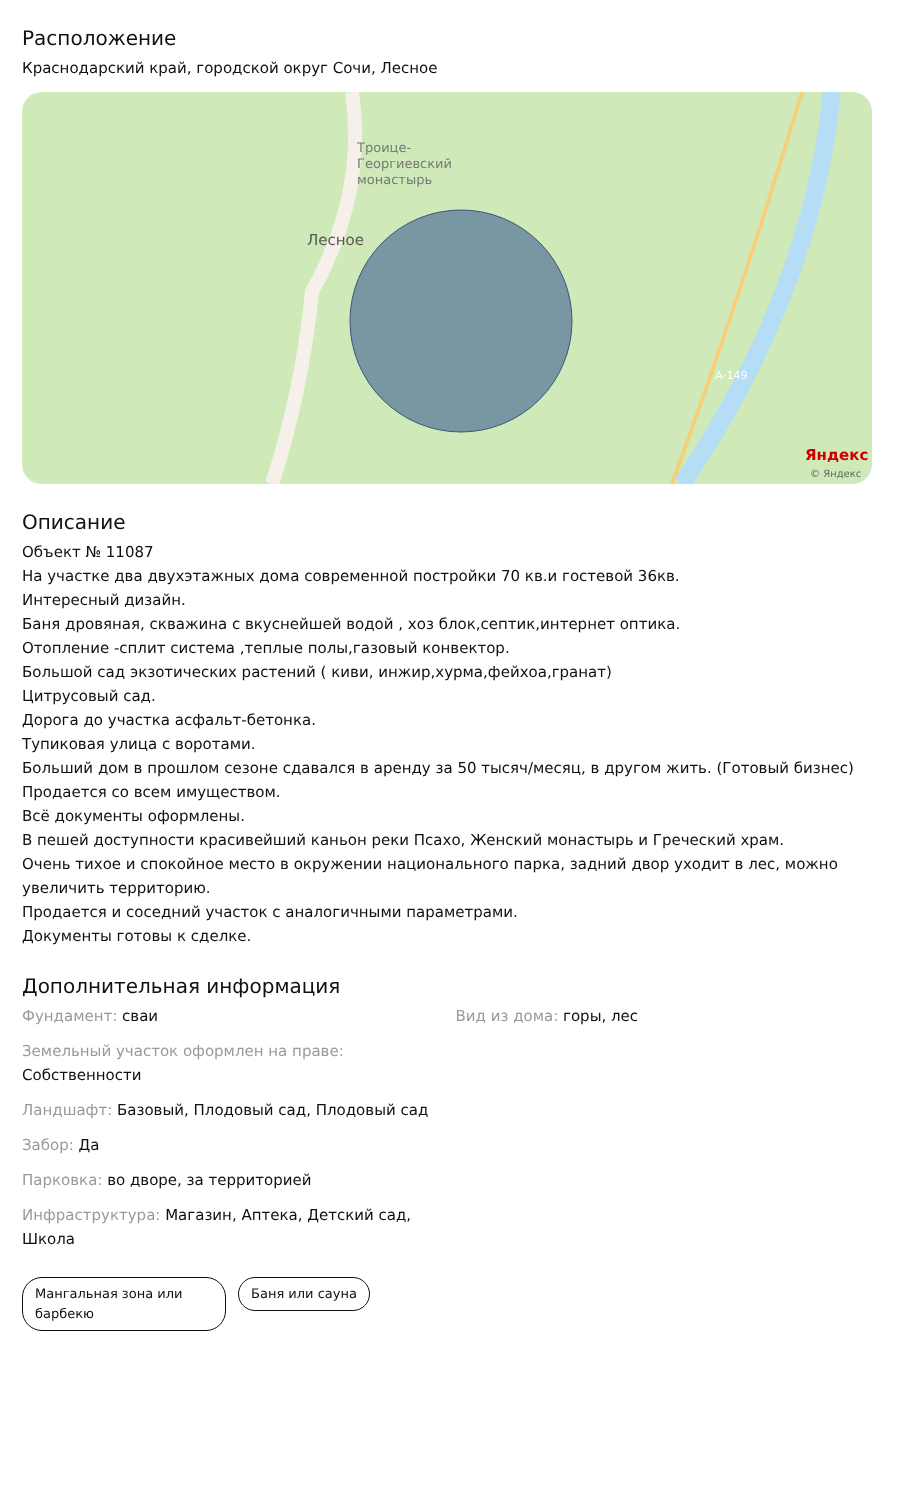Расположение
Краснодарский край, городской округ Сочи, Лесное
Троице-
Георгиевский
монастырь
Лесное
А-149
Яндекс
© Яндекс
Описание
Объект № 11087
На участке два двухэтажных дома современной постройки 70 кв.и гостевой 36кв.
Интересный дизайн.
Баня дровяная, скважина с вкуснейшей водой , хоз блок,септик,интернет оптика.
Отопление -сплит система ,теплые полы,газовый конвектор.
Большой сад экзотических растений ( киви, инжир,хурма,фейхоа,гранат)
Цитрусовый сад.
Дорога до участка асфальт-бетонка.
Тупиковая улица с воротами.
Больший дом в прошлом сезоне сдавался в аренду за 50 тысяч/месяц, в другом жить. (Готовый бизнес)
Продается со всем имуществом.
Всё документы оформлены.
В пешей доступности красивейший каньон реки Псахо, Женский монастырь и Греческий храм.
Очень тихое и спокойное место в окружении национального парка, задний двор уходит в лес, можно увеличить территорию.
Продается и соседний участок с аналогичными параметрами.
Документы готовы к сделке.
Дополнительная информация
Фундамент: сваи Вид из дома: горы, лес
Земельный участок оформлен на праве:
Собственности
Ландшафт: Базовый, Плодовый сад, Плодовый сад
Забор: Да
Парковка: во дворе, за территорией
Инфраструктура: Магазин, Аптека, Детский сад, Школа
Мангальная зона или барбекю
Баня или сауна